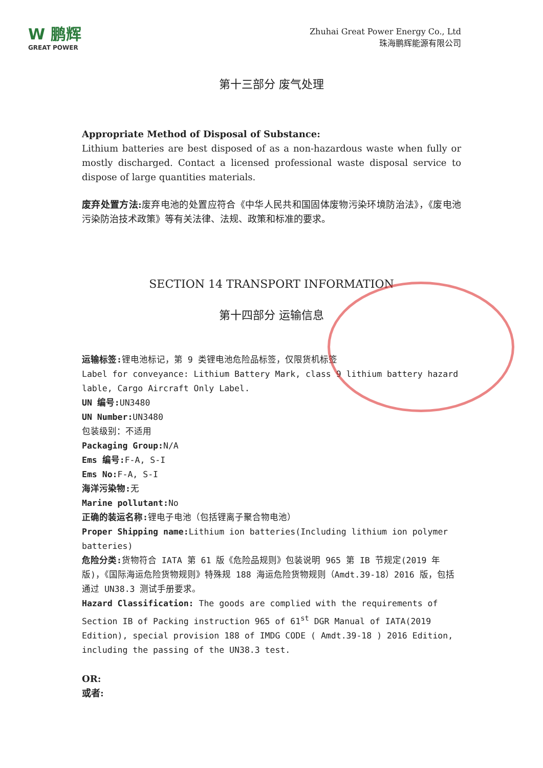W 鹏辉
GREAT POWER
Zhuhai Great Power Energy Co., Ltd
珠海鹏辉能源有限公司
第十三部分 废气处理
Appropriate Method of Disposal of Substance:
Lithium batteries are best disposed of as a non-hazardous waste when fully or mostly discharged. Contact a licensed professional waste disposal service to dispose of large quantities materials.
废弃处置方法: 废弃电池的处置应符合《中华人民共和国固体废物污染环境防治法》，《废电池污染防治技术政策》等有关法律、法规、政策和标准的要求。
SECTION 14 TRANSPORT INFORMATION
第十四部分 运输信息
运输标签: 锂电池标记，第 9 类锂电池危险品标签，仅限货机标签
Label for conveyance: Lithium Battery Mark, class 9 lithium battery hazard lable, Cargo Aircraft Only Label.
UN 编号: UN3480
UN Number: UN3480
包装级别：不适用
Packaging Group: N/A
Ems 编号: F-A, S-I
Ems No: F-A, S-I
海洋污染物: 无
Marine pollutant: No
正确的装运名称: 锂电子电池（包括锂离子聚合物电池）
Proper Shipping name: Lithium ion batteries(Including lithium ion polymer batteries)
危险分类: 货物符合 IATA 第 61 版《危险品规则》包装说明 965 第 IB 节规定(2019 年版)，《国际海运危险货物规则》特殊规 188 海运危险货物规则（Amdt.39-18）2016 版，包括通过 UN38.3 测试手册要求。
Hazard Classification: The goods are complied with the requirements of Section IB of Packing instruction 965 of 61<sup>st</sup> DGR Manual of IATA(2019 Edition), special provision 188 of IMDG CODE ( Amdt.39-18 ) 2016 Edition, including the passing of the UN38.3 test.
OR:
或者: